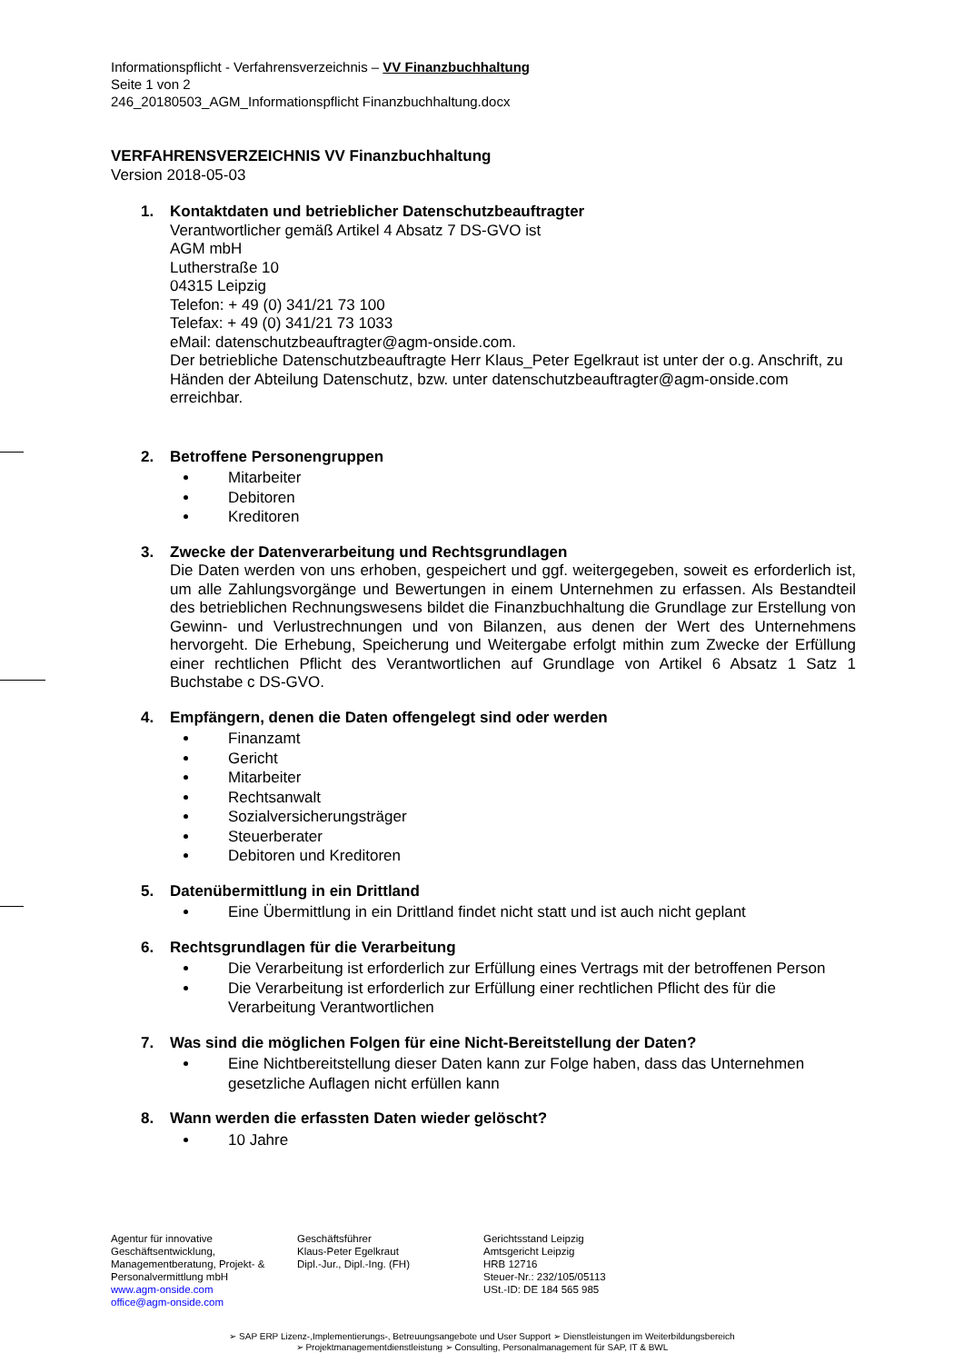Informationspflicht - Verfahrensverzeichnis – VV Finanzbuchhaltung
Seite 1 von 2
246_20180503_AGM_Informationspflicht Finanzbuchhaltung.docx
VERFAHRENSVERZEICHNIS VV Finanzbuchhaltung
Version 2018-05-03
1. Kontaktdaten und betrieblicher Datenschutzbeauftragter
Verantwortlicher gemäß Artikel 4 Absatz 7 DS-GVO ist
AGM mbH
Lutherstraße 10
04315 Leipzig
Telefon: + 49 (0) 341/21 73 100
Telefax: + 49 (0) 341/21 73 1033
eMail: datenschutzbeauftragter@agm-onside.com.
Der betriebliche Datenschutzbeauftragte Herr Klaus_Peter Egelkraut ist unter der o.g. Anschrift, zu Händen der Abteilung Datenschutz, bzw. unter datenschutzbeauftragter@agm-onside.com erreichbar.
2. Betroffene Personengruppen
Mitarbeiter
Debitoren
Kreditoren
3. Zwecke der Datenverarbeitung und Rechtsgrundlagen
Die Daten werden von uns erhoben, gespeichert und ggf. weitergegeben, soweit es erforderlich ist, um alle Zahlungsvorgänge und Bewertungen in einem Unternehmen zu erfassen. Als Bestandteil des betrieblichen Rechnungswesens bildet die Finanzbuchhaltung die Grundlage zur Erstellung von Gewinn- und Verlustrechnungen und von Bilanzen, aus denen der Wert des Unternehmens hervorgeht. Die Erhebung, Speicherung und Weitergabe erfolgt mithin zum Zwecke der Erfüllung einer rechtlichen Pflicht des Verantwortlichen auf Grundlage von Artikel 6 Absatz 1 Satz 1 Buchstabe c DS-GVO.
4. Empfängern, denen die Daten offengelegt sind oder werden
Finanzamt
Gericht
Mitarbeiter
Rechtsanwalt
Sozialversicherungsträger
Steuerberater
Debitoren und Kreditoren
5. Datenübermittlung in ein Drittland
Eine Übermittlung in ein Drittland findet nicht statt und ist auch nicht geplant
6. Rechtsgrundlagen für die Verarbeitung
Die Verarbeitung ist erforderlich zur Erfüllung eines Vertrags mit der betroffenen Person
Die Verarbeitung ist erforderlich zur Erfüllung einer rechtlichen Pflicht des für die Verarbeitung Verantwortlichen
7. Was sind die möglichen Folgen für eine Nicht-Bereitstellung der Daten?
Eine Nichtbereitstellung dieser Daten kann zur Folge haben, dass das Unternehmen gesetzliche Auflagen nicht erfüllen kann
8. Wann werden die erfassten Daten wieder gelöscht?
10 Jahre
Agentur für innovative Geschäftsentwicklung, Managementberatung, Projekt- & Personalvermittlung mbH
www.agm-onside.com
office@agm-onside.com
Geschäftsführer
Klaus-Peter Egelkraut
Dipl.-Jur., Dipl.-Ing. (FH)
Gerichtsstand Leipzig
Amtsgericht Leipzig
HRB 12716
Steuer-Nr.: 232/105/05113
USt.-ID: DE 184 565 985
➢ SAP ERP Lizenz-,Implementierungs-, Betreuungsangebote und User Support ➢ Dienstleistungen im Weiterbildungsbereich
➢ Projektmanagementdienstleistung ➢ Consulting, Personalmanagement für SAP, IT & BWL